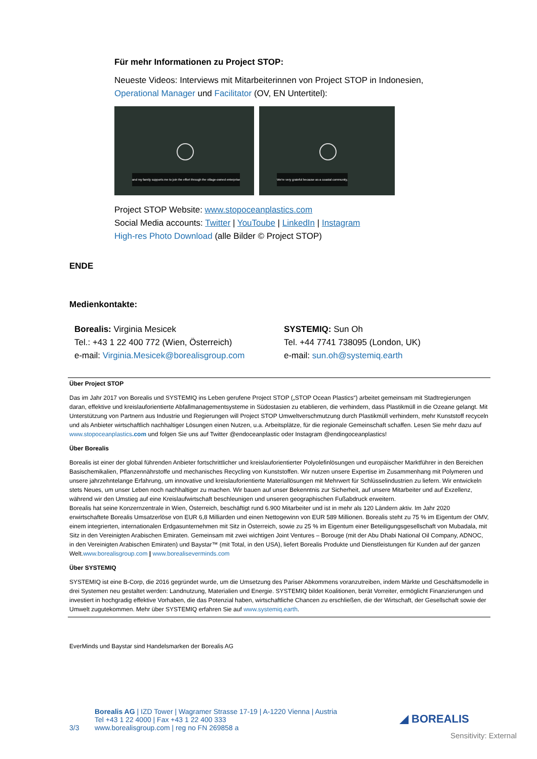Für mehr Informationen zu Project STOP:
Neueste Videos: Interviews mit Mitarbeiterinnen von Project STOP in Indonesien, Operational Manager und Facilitator (OV, EN Untertitel):
and my family supports me to join the effort through the village-owned enterprise
We're very grateful because as a coastal community,
Project STOP Website: www.stopoceanplastics.com
Social Media accounts: Twitter | YouToube | LinkedIn | Instagram
High-res Photo Download (alle Bilder © Project STOP)
ENDE
Medienkontakte:
Borealis: Virginia Mesicek
Tel.: +43 1 22 400 772 (Wien, Österreich)
e-mail: Virginia.Mesicek@borealisgroup.com
SYSTEMIQ: Sun Oh
Tel. +44 7741 738095 (London, UK)
e-mail: sun.oh@systemiq.earth
Über Project STOP
Das im Jahr 2017 von Borealis und SYSTEMIQ ins Leben gerufene Project STOP („STOP Ocean Plastics“) arbeitet gemeinsam mit Stadtregierungen daran, effektive und kreislauforientierte Abfallmanagementsysteme in Südostasien zu etablieren, die verhindern, dass Plastikmüll in die Ozeane gelangt. Mit Unterstützung von Partnern aus Industrie und Regierungen will Project STOP Umweltverschmutzung durch Plastikmüll verhindern, mehr Kunststoff recyceln und als Anbieter wirtschaftlich nachhaltiger Lösungen einen Nutzen, u.a. Arbeitsplätze, für die regionale Gemeinschaft schaffen. Lesen Sie mehr dazu auf www.stopoceanplastics.com und folgen Sie uns auf Twitter @endoceanplastic oder Instagram @endingoceanplastics!
Über Borealis
Borealis ist einer der global führenden Anbieter fortschrittlicher und kreislauforientierter Polyolefinlösungen und europäischer Marktführer in den Bereichen Basischemikalien, Pflanzennährstoffe und mechanisches Recycling von Kunststoffen. Wir nutzen unsere Expertise im Zusammenhang mit Polymeren und unsere jahrzehntelange Erfahrung, um innovative und kreislauforientierte Materiallösungen mit Mehrwert für Schlüsselindustrien zu liefern. Wir entwickeln stets Neues, um unser Leben noch nachhaltiger zu machen. Wir bauen auf unser Bekenntnis zur Sicherheit, auf unsere Mitarbeiter und auf Exzellenz, während wir den Umstieg auf eine Kreislaufwirtschaft beschleunigen und unseren geographischen Fußabdruck erweitern.
Borealis hat seine Konzernzentrale in Wien, Österreich, beschäftigt rund 6.900 Mitarbeiter und ist in mehr als 120 Ländern aktiv. Im Jahr 2020 erwirtschaftete Borealis Umsatzerlöse von EUR 6,8 Milliarden und einen Nettogewinn von EUR 589 Millionen. Borealis steht zu 75 % im Eigentum der OMV, einem integrierten, internationalen Erdgasunternehmen mit Sitz in Österreich, sowie zu 25 % im Eigentum einer Beteiligungsgesellschaft von Mubadala, mit Sitz in den Vereinigten Arabischen Emiraten. Gemeinsam mit zwei wichtigen Joint Ventures – Borouge (mit der Abu Dhabi National Oil Company, ADNOC, in den Vereinigten Arabischen Emiraten) und Baystar™ (mit Total, in den USA), liefert Borealis Produkte und Dienstleistungen für Kunden auf der ganzen Welt.www.borealisgroup.com | www.borealiseverminds.com
Über SYSTEMIQ
SYSTEMIQ ist eine B-Corp, die 2016 gegründet wurde, um die Umsetzung des Pariser Abkommens voranzutreiben, indem Märkte und Geschäftsmodelle in drei Systemen neu gestaltet werden: Landnutzung, Materialien und Energie. SYSTEMIQ bildet Koalitionen, berät Vorreiter, ermöglicht Finanzierungen und investiert in hochgradig effektive Vorhaben, die das Potenzial haben, wirtschaftliche Chancen zu erschließen, die der Wirtschaft, der Gesellschaft sowie der Umwelt zugutekommen. Mehr über SYSTEMIQ erfahren Sie auf www.systemiq.earth.
EverMinds und Baystar sind Handelsmarken der Borealis AG
3/3 Borealis AG | IZD Tower | Wagramer Strasse 17-19 | A-1220 Vienna | Austria
Tel +43 1 22 4000 | Fax +43 1 22 400 333
www.borealisgroup.com | reg no FN 269858 a
◢ BOREALIS
Sensitivity: External